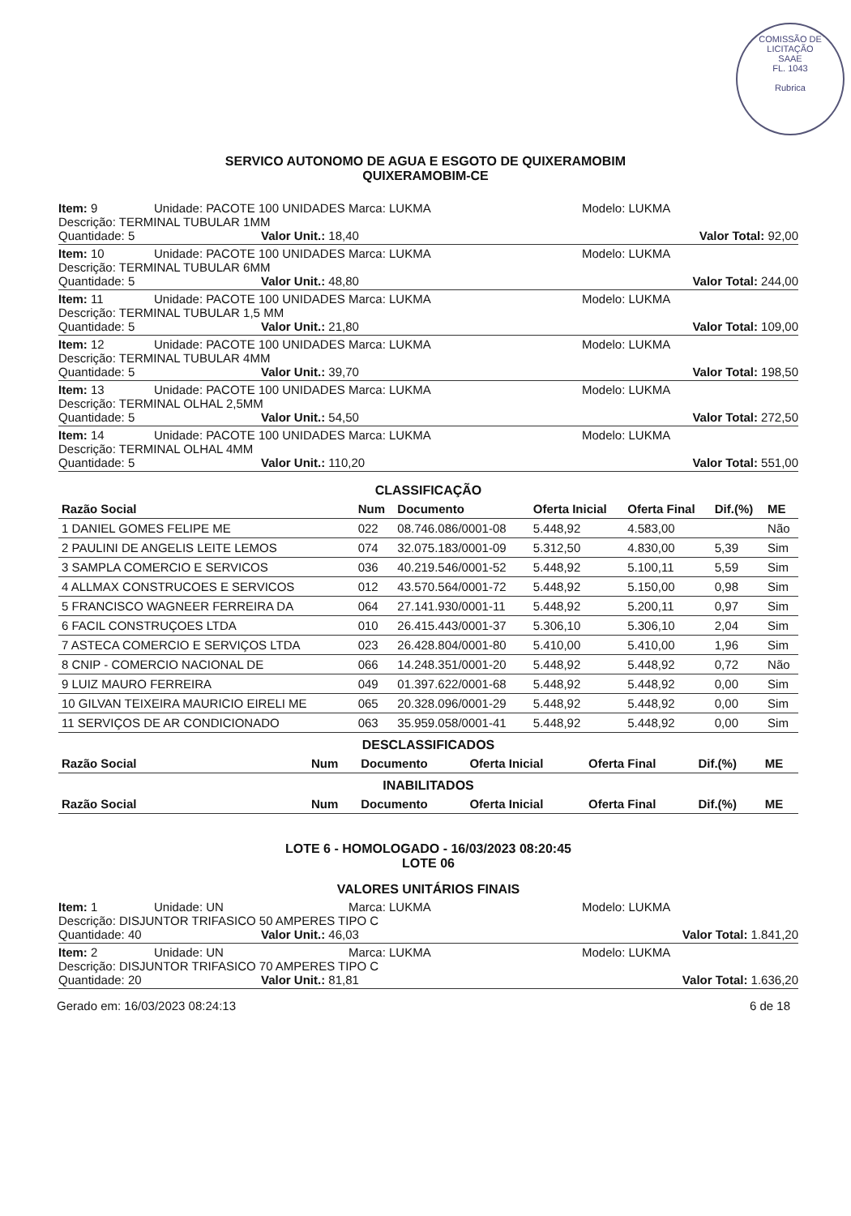COMISSÃO DE LICITAÇÃO
SAAE
FL. 1043
Rubrica
SERVICO AUTONOMO DE AGUA E ESGOTO DE QUIXERAMOBIM
QUIXERAMOBIM-CE
Item: 9 Unidade: PACOTE 100 UNIDADES
Marca: LUKMA Modelo: LUKMA
Descrição: TERMINAL TUBULAR 1MM
Quantidade: 5 Valor Unit.: 18,40 Valor Total: 92,00
Item: 10 Unidade: PACOTE 100 UNIDADES
Marca: LUKMA Modelo: LUKMA
Descrição: TERMINAL TUBULAR 6MM
Quantidade: 5 Valor Unit.: 48,80 Valor Total: 244,00
Item: 11 Unidade: PACOTE 100 UNIDADES
Marca: LUKMA Modelo: LUKMA
Descrição: TERMINAL TUBULAR 1,5 MM
Quantidade: 5 Valor Unit.: 21,80 Valor Total: 109,00
Item: 12 Unidade: PACOTE 100 UNIDADES
Marca: LUKMA Modelo: LUKMA
Descrição: TERMINAL TUBULAR 4MM
Quantidade: 5 Valor Unit.: 39,70 Valor Total: 198,50
Item: 13 Unidade: PACOTE 100 UNIDADES
Marca: LUKMA Modelo: LUKMA
Descrição: TERMINAL OLHAL 2,5MM
Quantidade: 5 Valor Unit.: 54,50 Valor Total: 272,50
Item: 14 Unidade: PACOTE 100 UNIDADES
Marca: LUKMA Modelo: LUKMA
Descrição: TERMINAL OLHAL 4MM
Quantidade: 5 Valor Unit.: 110,20 Valor Total: 551,00
CLASSIFICAÇÃO
| Razão Social | Num | Documento | Oferta Inicial | Oferta Final | Dif.(%) | ME |
| --- | --- | --- | --- | --- | --- | --- |
| 1 DANIEL GOMES FELIPE ME | 022 | 08.746.086/0001-08 | 5.448,92 | 4.583,00 | | Não |
| 2 PAULINI DE ANGELIS LEITE LEMOS | 074 | 32.075.183/0001-09 | 5.312,50 | 4.830,00 | 5,39 | Sim |
| 3 SAMPLA COMERCIO E SERVICOS | 036 | 40.219.546/0001-52 | 5.448,92 | 5.100,11 | 5,59 | Sim |
| 4 ALLMAX CONSTRUCOES E SERVICOS | 012 | 43.570.564/0001-72 | 5.448,92 | 5.150,00 | 0,98 | Sim |
| 5 FRANCISCO WAGNEER FERREIRA DA | 064 | 27.141.930/0001-11 | 5.448,92 | 5.200,11 | 0,97 | Sim |
| 6 FACIL CONSTRUÇOES LTDA | 010 | 26.415.443/0001-37 | 5.306,10 | 5.306,10 | 2,04 | Sim |
| 7 ASTECA COMERCIO E SERVIÇOS LTDA | 023 | 26.428.804/0001-80 | 5.410,00 | 5.410,00 | 1,96 | Sim |
| 8 CNIP - COMERCIO NACIONAL DE | 066 | 14.248.351/0001-20 | 5.448,92 | 5.448,92 | 0,72 | Não |
| 9 LUIZ MAURO FERREIRA | 049 | 01.397.622/0001-68 | 5.448,92 | 5.448,92 | 0,00 | Sim |
| 10 GILVAN TEIXEIRA MAURICIO EIRELI ME | 065 | 20.328.096/0001-29 | 5.448,92 | 5.448,92 | 0,00 | Sim |
| 11 SERVIÇOS DE AR CONDICIONADO | 063 | 35.959.058/0001-41 | 5.448,92 | 5.448,92 | 0,00 | Sim |
DESCLASSIFICADOS
| Razão Social | Num | Documento | Oferta Inicial | Oferta Final | Dif.(%) | ME |
| --- | --- | --- | --- | --- | --- | --- |
INABILITADOS
| Razão Social | Num | Documento | Oferta Inicial | Oferta Final | Dif.(%) | ME |
| --- | --- | --- | --- | --- | --- | --- |
LOTE 6 - HOMOLOGADO - 16/03/2023 08:20:45
LOTE 06
VALORES UNITÁRIOS FINAIS
Item: 1 Unidade: UN Marca: LUKMA Modelo: LUKMA
Descrição: DISJUNTOR TRIFASICO 50 AMPERES TIPO C
Quantidade: 40 Valor Unit.: 46,03 Valor Total: 1.841,20
Item: 2 Unidade: UN Marca: LUKMA Modelo: LUKMA
Descrição: DISJUNTOR TRIFASICO 70 AMPERES TIPO C
Quantidade: 20 Valor Unit.: 81,81 Valor Total: 1.636,20
Gerado em: 16/03/2023 08:24:13 6 de 18